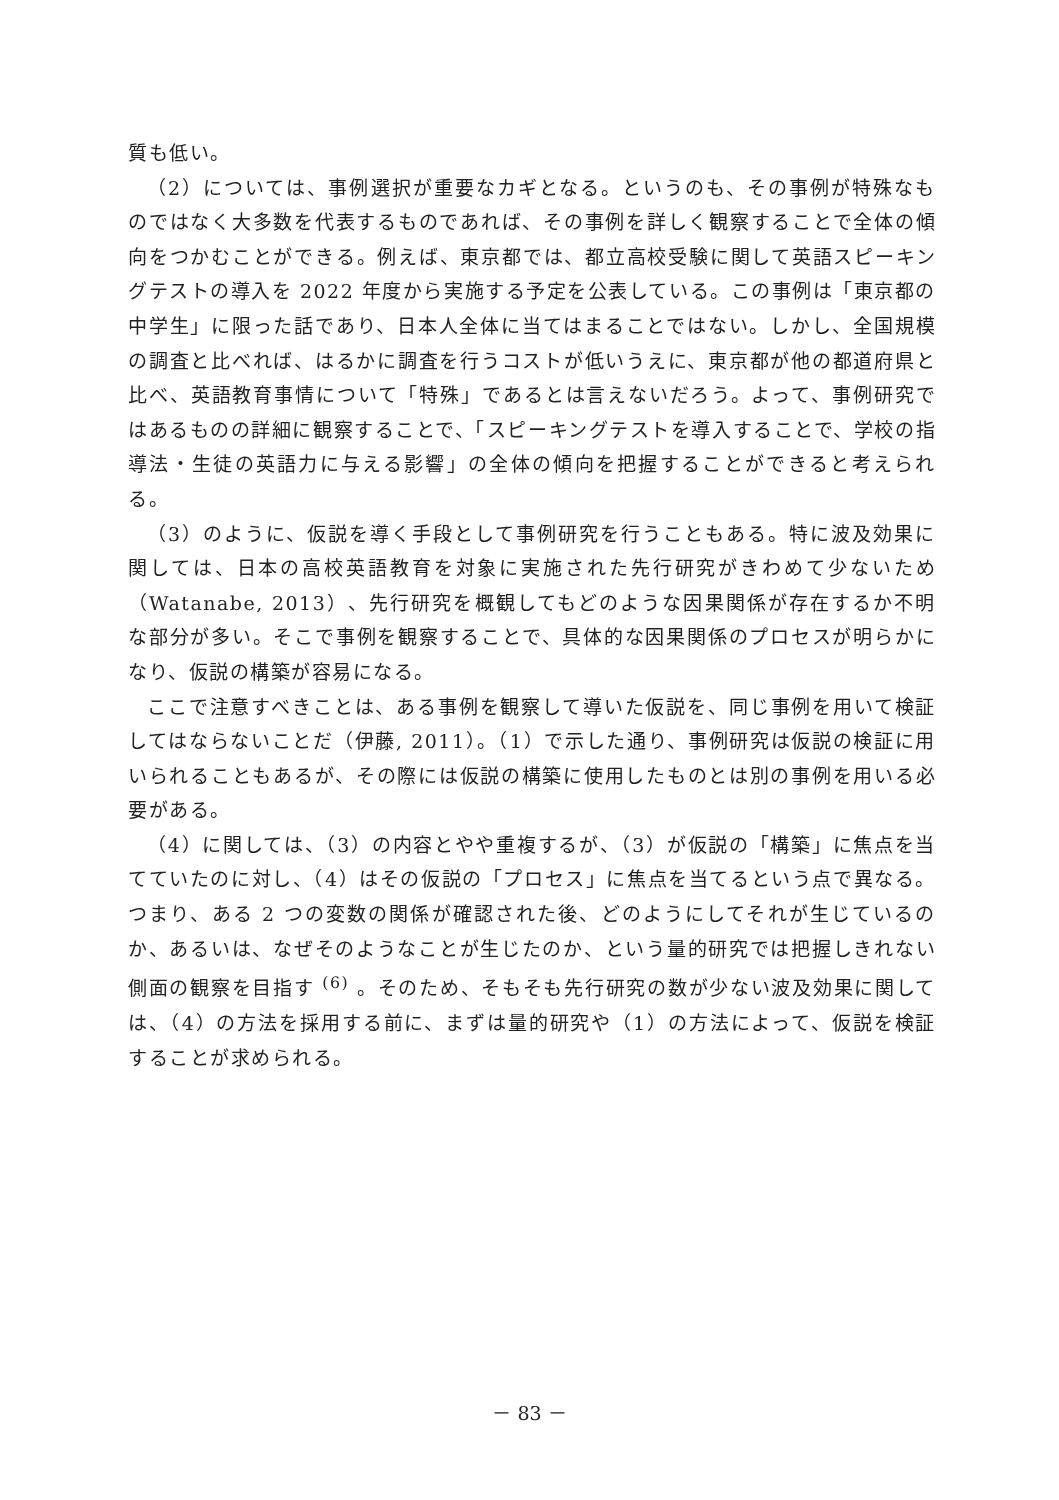質も低い。
（2）については、事例選択が重要なカギとなる。というのも、その事例が特殊なものではなく大多数を代表するものであれば、その事例を詳しく観察することで全体の傾向をつかむことができる。例えば、東京都では、都立高校受験に関して英語スピーキングテストの導入を 2022 年度から実施する予定を公表している。この事例は「東京都の中学生」に限った話であり、日本人全体に当てはまることではない。しかし、全国規模の調査と比べれば、はるかに調査を行うコストが低いうえに、東京都が他の都道府県と比べ、英語教育事情について「特殊」であるとは言えないだろう。よって、事例研究ではあるものの詳細に観察することで、「スピーキングテストを導入することで、学校の指導法・生徒の英語力に与える影響」の全体の傾向を把握することができると考えられる。
（3）のように、仮説を導く手段として事例研究を行うこともある。特に波及効果に関しては、日本の高校英語教育を対象に実施された先行研究がきわめて少ないため（Watanabe, 2013）、先行研究を概観してもどのような因果関係が存在するか不明な部分が多い。そこで事例を観察することで、具体的な因果関係のプロセスが明らかになり、仮説の構築が容易になる。
ここで注意すべきことは、ある事例を観察して導いた仮説を、同じ事例を用いて検証してはならないことだ（伊藤, 2011）。（1）で示した通り、事例研究は仮説の検証に用いられることもあるが、その際には仮説の構築に使用したものとは別の事例を用いる必要がある。
（4）に関しては、（3）の内容とやや重複するが、（3）が仮説の「構築」に焦点を当てていたのに対し、（4）はその仮説の「プロセス」に焦点を当てるという点で異なる。つまり、ある 2 つの変数の関係が確認された後、どのようにしてそれが生じているのか、あるいは、なぜそのようなことが生じたのか、という量的研究では把握しきれない側面の観察を目指す <sup>(6)</sup> 。そのため、そもそも先行研究の数が少ない波及効果に関しては、（4）の方法を採用する前に、まずは量的研究や（1）の方法によって、仮説を検証することが求められる。
－ 83 －